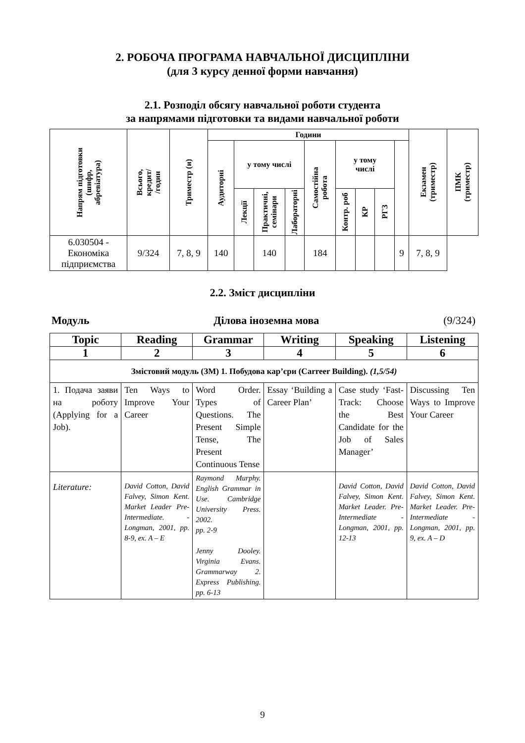2. РОБОЧА ПРОГРАМА НАВЧАЛЬНОЇ ДИСЦИПЛІНИ
(для 3 курсу денної форми навчання)
2.1. Розподіл обсягу навчальної роботи студента
за напрямами підготовки та видами навчальної роботи
| Напрям підготовки (шифр, абревіатура) | Всього, кредит/ /годин | Триместр (и) | Години | | | | | | | | | Екзамен (триместр) | ПМК (триместр) |
| --- | --- | --- | --- | --- | --- | --- | --- | --- | --- | --- | --- | --- | --- |
| | | | Аудиторні | у тому числі | | | Самостійна робота | у тому числі | | | | | |
| | | | | Лекції | Практичні, семінари | Лабораторні | | Контр. роб | КР | РГЗ | | | |
| 6.030504 - Економіка підприємства | 9/324 | 7, 8, 9 | 140 | | 140 | | 184 | | | | 9 | 7, 8, 9 | |
2.2. Зміст дисципліни
Модуль Ділова іноземна мова (9/324)
| Topic | Reading | Grammar | Writing | Speaking | Listening |
| --- | --- | --- | --- | --- | --- |
| 1 | 2 | 3 | 4 | 5 | 6 |
| Змістовий модуль (ЗМ) 1. Побудова кар’єри (Carreer Building). (1,5/54) | | | | | |
| 1. Подача заяви на роботу (Applying for a Job). | Ten Ways to Improve Your Career | Word Order. Types of Questions. The Present Simple Tense, The Present Continuous Tense | Essay ‘Building a Career Plan’ | Case study ‘Fast-Track: Choose the Best Candidate for the Job of Sales Manager’ | Discussing Ten Ways to Improve Your Career |
| Literature: | David Cotton, David Falvey, Simon Kent. Market Leader Pre-Intermediate. - Longman, 2001, pp. 8-9, ex. A – E | Raymond Murphy. English Grammar in Use. Cambridge University Press. 2002. pp. 2-9 Jenny Dooley. Virginia Evans. Grammarway 2. Express Publishing. pp. 6-13 | | David Cotton, David Falvey, Simon Kent. Market Leader. Pre-Intermediate - Longman, 2001, pp. 12-13 | David Cotton, David Falvey, Simon Kent. Market Leader. Pre-Intermediate - Longman, 2001, pp. 9, ex. A – D |
9